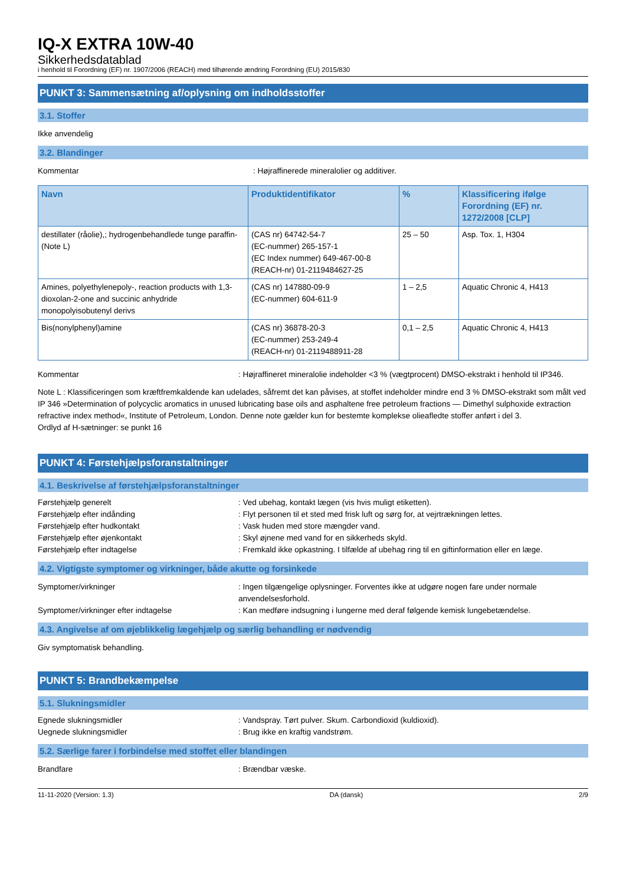IQ-X EXTRA 10W-40
Sikkerhedsdatablad
i henhold til Forordning (EF) nr. 1907/2006 (REACH) med tilhørende ændring Forordning (EU) 2015/830
PUNKT 3: Sammensætning af/oplysning om indholdsstoffer
3.1. Stoffer
Ikke anvendelig
3.2. Blandinger
Kommentar: Højraffinerede mineralolier og additiver.
| Navn | Produktidentifikator | % | Klassificering ifølge Forordning (EF) nr. 1272/2008 [CLP] |
| --- | --- | --- | --- |
| destillater (råolie),; hydrogenbehandlede tunge paraffin- (Note L) | (CAS nr) 64742-54-7 (EC-nummer) 265-157-1 (EC Index nummer) 649-467-00-8 (REACH-nr) 01-2119484627-25 | 25 – 50 | Asp. Tox. 1, H304 |
| Amines, polyethylenepoly-, reaction products with 1,3-dioxolan-2-one and succinic anhydride monopolyisobutenyl derivs | (CAS nr) 147880-09-9 (EC-nummer) 604-611-9 | 1 – 2,5 | Aquatic Chronic 4, H413 |
| Bis(nonylphenyl)amine | (CAS nr) 36878-20-3 (EC-nummer) 253-249-4 (REACH-nr) 01-2119488911-28 | 0,1 – 2,5 | Aquatic Chronic 4, H413 |
Kommentar: Højraffineret mineralolie indeholder <3 % (vægtprocent) DMSO-ekstrakt i henhold til IP346.
Note L : Klassificeringen som kræftfremkaldende kan udelades, såfremt det kan påvises, at stoffet indeholder mindre end 3 % DMSO-ekstrakt som målt ved IP 346 »Determination of polycyclic aromatics in unused lubricating base oils and asphaltene free petroleum fractions — Dimethyl sulphoxide extraction refractive index method«, Institute of Petroleum, London. Denne note gælder kun for bestemte komplekse olieafledte stoffer anført i del 3.
Ordlyd af H-sætninger: se punkt 16
PUNKT 4: Førstehjælpsforanstaltninger
4.1. Beskrivelse af førstehjælpsforanstaltninger
Førstehjælp generelt: Ved ubehag, kontakt lægen (vis hvis muligt etiketten).
Førstehjælp efter indånding: Flyt personen til et sted med frisk luft og sørg for, at vejrtrækningen lettes.
Førstehjælp efter hudkontakt: Vask huden med store mængder vand.
Førstehjælp efter øjenkontakt: Skyl øjnene med vand for en sikkerheds skyld.
Førstehjælp efter indtagelse: Fremkald ikke opkastning. I tilfælde af ubehag ring til en giftinformation eller en læge.
4.2. Vigtigste symptomer og virkninger, både akutte og forsinkede
Symptomer/virkninger: Ingen tilgængelige oplysninger. Forventes ikke at udgøre nogen fare under normale anvendelsesforhold.
Symptomer/virkninger efter indtagelse: Kan medføre indsugning i lungerne med deraf følgende kemisk lungebetændelse.
4.3. Angivelse af om øjeblikkelig lægehjælp og særlig behandling er nødvendig
Giv symptomatisk behandling.
PUNKT 5: Brandbekæmpelse
5.1. Slukningsmidler
Egnede slukningsmidler: Vandspray. Tørt pulver. Skum. Carbondioxid (kuldioxid).
Uegnede slukningsmidler: Brug ikke en kraftig vandstrøm.
5.2. Særlige farer i forbindelse med stoffet eller blandingen
Brandfare: Brændbar væske.
11-11-2020 (Version: 1.3) DA (dansk) 2/9